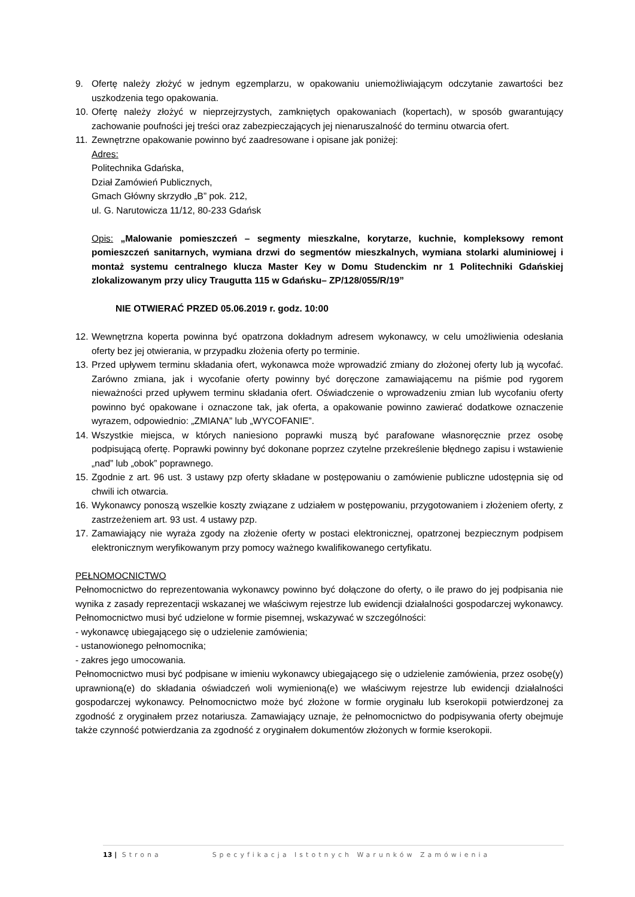9. Ofertę należy złożyć w jednym egzemplarzu, w opakowaniu uniemożliwiającym odczytanie zawartości bez uszkodzenia tego opakowania.
10. Ofertę należy złożyć w nieprzejrzystych, zamkniętych opakowaniach (kopertach), w sposób gwarantujący zachowanie poufności jej treści oraz zabezpieczających jej nienaruszalność do terminu otwarcia ofert.
11. Zewnętrzne opakowanie powinno być zaadresowane i opisane jak poniżej:
Adres:
Politechnika Gdańska,
Dział Zamówień Publicznych,
Gmach Główny skrzydło „B” pok. 212,
ul. G. Narutowicza 11/12, 80-233 Gdańsk
Opis: „Malowanie pomieszczeń – segmenty mieszkalne, korytarze, kuchnie, kompleksowy remont pomieszczeń sanitarnych, wymiana drzwi do segmentów mieszkalnych, wymiana stolarki aluminiowej i montaż systemu centralnego klucza Master Key w Domu Studenckim nr 1 Politechniki Gdańskiej zlokalizowanym przy ulicy Traugutta 115 w Gdańsku– ZP/128/055/R/19”
NIE OTWIERAĆ PRZED 05.06.2019 r. godz. 10:00
12. Wewnętrzna koperta powinna być opatrzona dokładnym adresem wykonawcy, w celu umożliwienia odesłania oferty bez jej otwierania, w przypadku złożenia oferty po terminie.
13. Przed upływem terminu składania ofert, wykonawca może wprowadzić zmiany do złożonej oferty lub ją wycofać. Zarówno zmiana, jak i wycofanie oferty powinny być doręczone zamawiającemu na piśmie pod rygorem nieważności przed upływem terminu składania ofert. Oświadczenie o wprowadzeniu zmian lub wycofaniu oferty powinno być opakowane i oznaczone tak, jak oferta, a opakowanie powinno zawierać dodatkowe oznaczenie wyrazem, odpowiednio: „ZMIANA” lub „WYCOFANIE”.
14. Wszystkie miejsca, w których naniesiono poprawki muszą być parafowane własnoręcznie przez osobę podpisującą ofertę. Poprawki powinny być dokonane poprzez czytelne przekreślenie błędnego zapisu i wstawienie „nad” lub „obok” poprawnego.
15. Zgodnie z art. 96 ust. 3 ustawy pzp oferty składane w postępowaniu o zamówienie publiczne udostępnia się od chwili ich otwarcia.
16. Wykonawcy ponoszą wszelkie koszty związane z udziałem w postępowaniu, przygotowaniem i złożeniem oferty, z zastrzeżeniem art. 93 ust. 4 ustawy pzp.
17. Zamawiający nie wyraża zgody na złożenie oferty w postaci elektronicznej, opatrzonej bezpiecznym podpisem elektronicznym weryfikowanym przy pomocy ważnego kwalifikowanego certyfikatu.
PEŁNOMOCNICTWO
Pełnomocnictwo do reprezentowania wykonawcy powinno być dołączone do oferty, o ile prawo do jej podpisania nie wynika z zasady reprezentacji wskazanej we właściwym rejestrze lub ewidencji działalności gospodarczej wykonawcy. Pełnomocnictwo musi być udzielone w formie pisemnej, wskazywać w szczególności:
- wykonawcę ubiegającego się o udzielenie zamówienia;
- ustanowionego pełnomocnika;
- zakres jego umocowania.
Pełnomocnictwo musi być podpisane w imieniu wykonawcy ubiegającego się o udzielenie zamówienia, przez osobę(y) uprawnioną(e) do składania oświadczeń woli wymienioną(e) we właściwym rejestrze lub ewidencji działalności gospodarczej wykonawcy. Pełnomocnictwo może być złożone w formie oryginału lub kserokopii potwierdzonej za zgodność z oryginałem przez notariusza. Zamawiający uznaje, że pełnomocnictwo do podpisywania oferty obejmuje także czynność potwierdzania za zgodność z oryginałem dokumentów złożonych w formie kserokopii.
13 | Strona Specyfikacja Istotnych Warunków Zamówienia